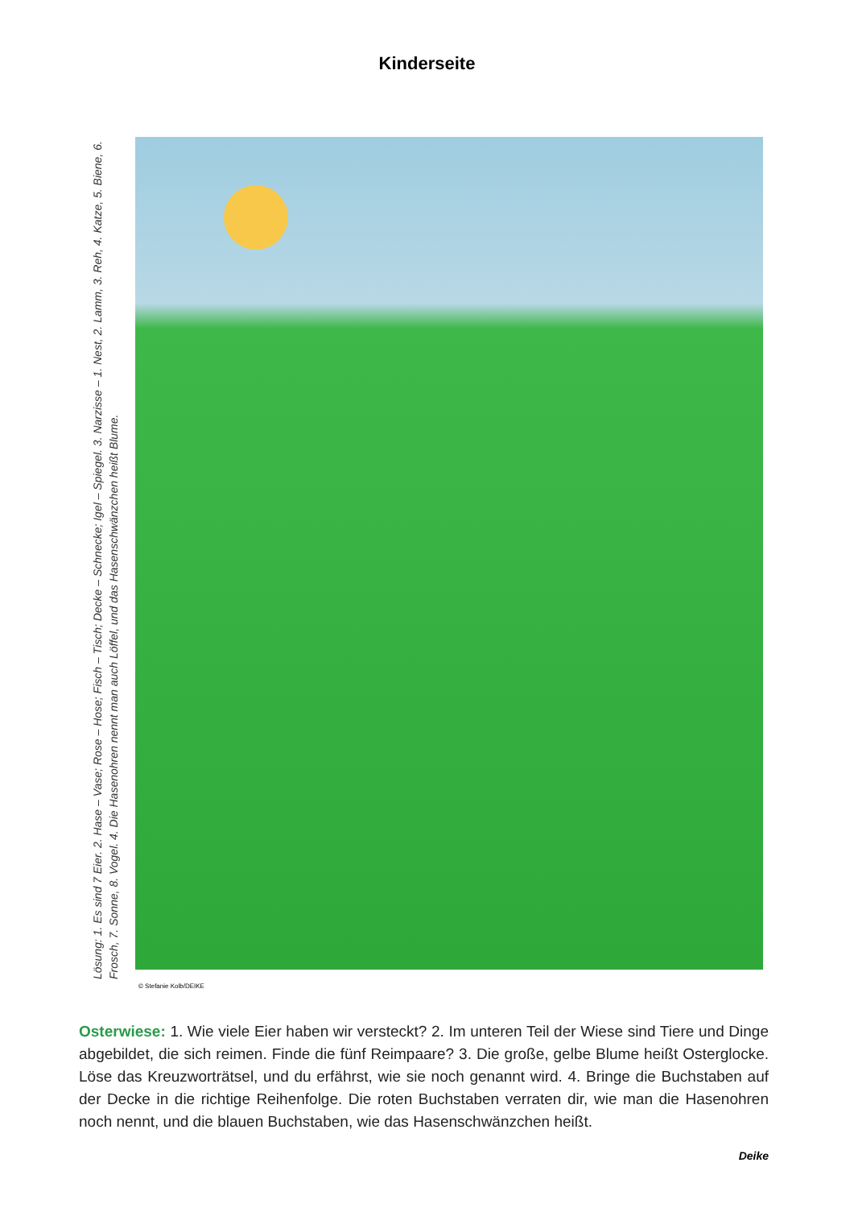Kinderseite
Lösung: 1. Es sind 7 Eier. 2. Hase – Vase; Rose – Hose; Fisch – Tisch; Decke – Schnecke; Igel – Spiegel. 3. Narzisse – 1. Nest, 2. Lamm, 3. Reh, 4. Katze, 5. Biene, 6. Frosch, 7. Sonne, 8. Vogel. 4. Die Hasenohren nennt man auch Löffel, und das Hasenschwänzchen heißt Blume.
© Stefanie Kolb/DEIKE
Osterwiese: 1. Wie viele Eier haben wir versteckt? 2. Im unteren Teil der Wiese sind Tiere und Dinge abgebildet, die sich reimen. Finde die fünf Reimpaare? 3. Die große, gelbe Blume heißt Osterglocke. Löse das Kreuzworträtsel, und du erfährst, wie sie noch genannt wird. 4. Bringe die Buchstaben auf der Decke in die richtige Reihenfolge. Die roten Buchstaben verraten dir, wie man die Hasenohren noch nennt, und die blauen Buchstaben, wie das Hasenschwänzchen heißt.
Deike